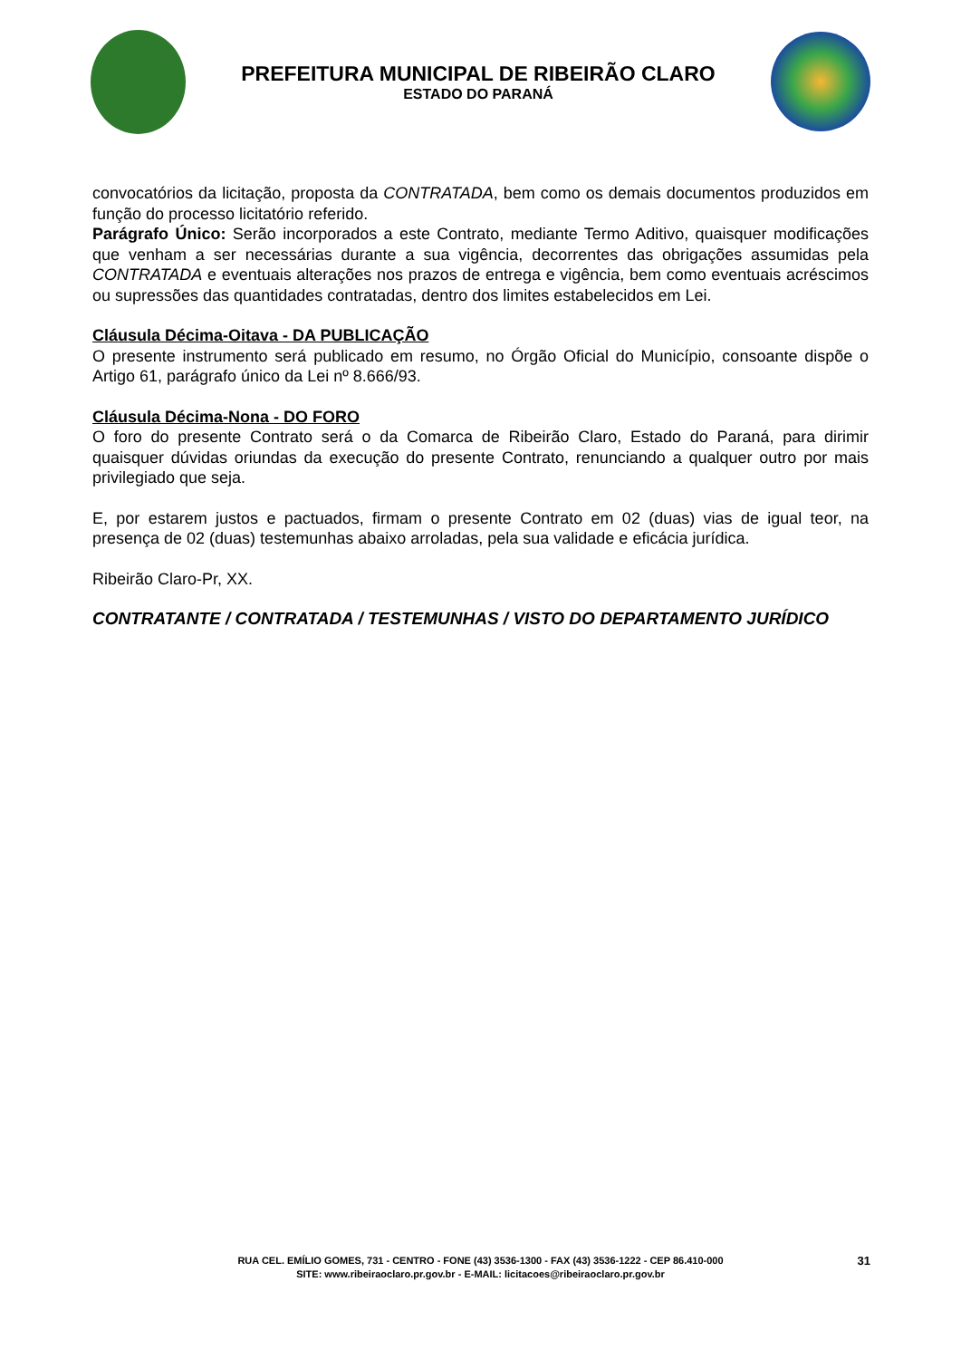PREFEITURA MUNICIPAL DE RIBEIRÃO CLARO
ESTADO DO PARANÁ
convocatórios da licitação, proposta da CONTRATADA, bem como os demais documentos produzidos em função do processo licitatório referido.
Parágrafo Único: Serão incorporados a este Contrato, mediante Termo Aditivo, quaisquer modificações que venham a ser necessárias durante a sua vigência, decorrentes das obrigações assumidas pela CONTRATADA e eventuais alterações nos prazos de entrega e vigência, bem como eventuais acréscimos ou supressões das quantidades contratadas, dentro dos limites estabelecidos em Lei.
Cláusula Décima-Oitava - DA PUBLICAÇÃO
O presente instrumento será publicado em resumo, no Órgão Oficial do Município, consoante dispõe o Artigo 61, parágrafo único da Lei nº 8.666/93.
Cláusula Décima-Nona - DO FORO
O foro do presente Contrato será o da Comarca de Ribeirão Claro, Estado do Paraná, para dirimir quaisquer dúvidas oriundas da execução do presente Contrato, renunciando a qualquer outro por mais privilegiado que seja.
E, por estarem justos e pactuados, firmam o presente Contrato em 02 (duas) vias de igual teor, na presença de 02 (duas) testemunhas abaixo arroladas, pela sua validade e eficácia jurídica.
Ribeirão Claro-Pr, XX.
CONTRATANTE / CONTRATADA / TESTEMUNHAS / VISTO DO DEPARTAMENTO JURÍDICO
RUA CEL. EMÍLIO GOMES, 731 - CENTRO - FONE (43) 3536-1300 - FAX (43) 3536-1222 - CEP 86.410-000
SITE: www.ribeiraoclaro.pr.gov.br - E-MAIL: licitacoes@ribeiraoclaro.pr.gov.br
31